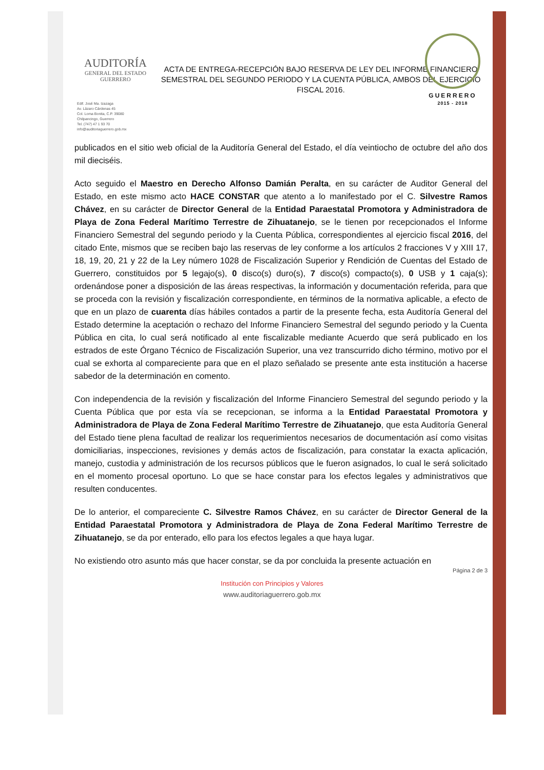GUERRERO
2015 - 2018
AUDITORÍA
GENERAL DEL ESTADO
GUERRERO
ACTA DE ENTREGA-RECEPCIÓN BAJO RESERVA DE LEY DEL INFORME FINANCIERO SEMESTRAL DEL SEGUNDO PERIODO Y LA CUENTA PÚBLICA, AMBOS DEL EJERCICIO FISCAL 2016.
Edif. José Ma. Izazaga
Av. Lázaro Cárdenas 45
Col. Loma Bonita, C.P. 39080
Chilpancingo, Guerrero
Tel. (747) 47 1 93 70
info@auditoriaguerrero.gob.mx
publicados en el sitio web oficial de la Auditoría General del Estado, el día veintiocho de octubre del año dos mil dieciséis.
Acto seguido el Maestro en Derecho Alfonso Damián Peralta, en su carácter de Auditor General del Estado, en este mismo acto HACE CONSTAR que atento a lo manifestado por el C. Silvestre Ramos Chávez, en su carácter de Director General de la Entidad Paraestatal Promotora y Administradora de Playa de Zona Federal Marítimo Terrestre de Zihuatanejo, se le tienen por recepcionados el Informe Financiero Semestral del segundo periodo y la Cuenta Pública, correspondientes al ejercicio fiscal 2016, del citado Ente, mismos que se reciben bajo las reservas de ley conforme a los artículos 2 fracciones V y XIII 17, 18, 19, 20, 21 y 22 de la Ley número 1028 de Fiscalización Superior y Rendición de Cuentas del Estado de Guerrero, constituidos por 5 legajo(s), 0 disco(s) duro(s), 7 disco(s) compacto(s), 0 USB y 1 caja(s); ordenándose poner a disposición de las áreas respectivas, la información y documentación referida, para que se proceda con la revisión y fiscalización correspondiente, en términos de la normativa aplicable, a efecto de que en un plazo de cuarenta días hábiles contados a partir de la presente fecha, esta Auditoría General del Estado determine la aceptación o rechazo del Informe Financiero Semestral del segundo periodo y la Cuenta Pública en cita, lo cual será notificado al ente fiscalizable mediante Acuerdo que será publicado en los estrados de este Órgano Técnico de Fiscalización Superior, una vez transcurrido dicho término, motivo por el cual se exhorta al compareciente para que en el plazo señalado se presente ante esta institución a hacerse sabedor de la determinación en comento.
Con independencia de la revisión y fiscalización del Informe Financiero Semestral del segundo periodo y la Cuenta Pública que por esta vía se recepcionan, se informa a la Entidad Paraestatal Promotora y Administradora de Playa de Zona Federal Marítimo Terrestre de Zihuatanejo, que esta Auditoría General del Estado tiene plena facultad de realizar los requerimientos necesarios de documentación así como visitas domiciliarias, inspecciones, revisiones y demás actos de fiscalización, para constatar la exacta aplicación, manejo, custodia y administración de los recursos públicos que le fueron asignados, lo cual le será solicitado en el momento procesal oportuno. Lo que se hace constar para los efectos legales y administrativos que resulten conducentes.
De lo anterior, el compareciente C. Silvestre Ramos Chávez, en su carácter de Director General de la Entidad Paraestatal Promotora y Administradora de Playa de Zona Federal Marítimo Terrestre de Zihuatanejo, se da por enterado, ello para los efectos legales a que haya lugar.
No existiendo otro asunto más que hacer constar, se da por concluida la presente actuación en
Página 2 de 3
Institución con Principios y Valores
www.auditoriaguerrero.gob.mx